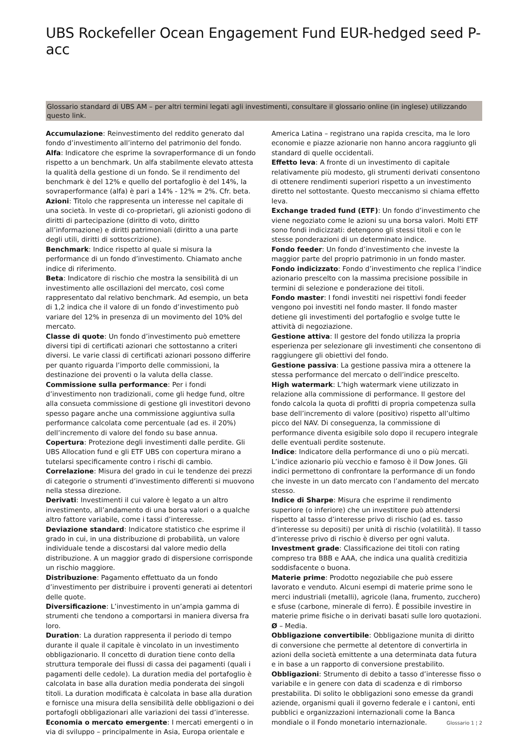UBS Rockefeller Ocean Engagement Fund EUR-hedged seed P-acc
Glossario standard di UBS AM – per altri termini legati agli investimenti, consultare il glossario online (in inglese) utilizzando questo link.
Accumulazione: Reinvestimento del reddito generato dal fondo d’investimento all’interno del patrimonio del fondo.
Alfa: Indicatore che esprime la sovraperformance di un fondo rispetto a un benchmark. Un alfa stabilmente elevato attesta la qualità della gestione di un fondo. Se il rendimento del benchmark è del 12% e quello del portafoglio è del 14%, la sovraperformance (alfa) è pari a 14% - 12% = 2%. Cfr. beta.
Azioni: Titolo che rappresenta un interesse nel capitale di una società. In veste di co-proprietari, gli azionisti godono di diritti di partecipazione (diritto di voto, diritto all’informazione) e diritti patrimoniali (diritto a una parte degli utili, diritti di sottoscrizione).
Benchmark: Indice rispetto al quale si misura la performance di un fondo d’investimento. Chiamato anche indice di riferimento.
Beta: Indicatore di rischio che mostra la sensibilità di un investimento alle oscillazioni del mercato, così come rappresentato dal relativo benchmark. Ad esempio, un beta di 1,2 indica che il valore di un fondo d’investimento può variare del 12% in presenza di un movimento del 10% del mercato.
Classe di quote: Un fondo d’investimento può emettere diversi tipi di certificati azionari che sottostanno a criteri diversi. Le varie classi di certificati azionari possono differire per quanto riguarda l’importo delle commissioni, la destinazione dei proventi o la valuta della classe.
Commissione sulla performance: Per i fondi d’investimento non tradizionali, come gli hedge fund, oltre alla consueta commissione di gestione gli investitori devono spesso pagare anche una commissione aggiuntiva sulla performance calcolata come percentuale (ad es. il 20%) dell’incremento di valore del fondo su base annua.
Copertura: Protezione degli investimenti dalle perdite. Gli UBS Allocation fund e gli ETF UBS con copertura mirano a tutelarsi specificamente contro i rischi di cambio.
Correlazione: Misura del grado in cui le tendenze dei prezzi di categorie o strumenti d’investimento differenti si muovono nella stessa direzione.
Derivati: Investimenti il cui valore è legato a un altro investimento, all’andamento di una borsa valori o a qualche altro fattore variabile, come i tassi d’interesse.
Deviazione standard: Indicatore statistico che esprime il grado in cui, in una distribuzione di probabilità, un valore individuale tende a discostarsi dal valore medio della distribuzione. A un maggior grado di dispersione corrisponde un rischio maggiore.
Distribuzione: Pagamento effettuato da un fondo d’investimento per distribuire i proventi generati ai detentori delle quote.
Diversificazione: L’investimento in un’ampia gamma di strumenti che tendono a comportarsi in maniera diversa fra loro.
Duration: La duration rappresenta il periodo di tempo durante il quale il capitale è vincolato in un investimento obbligazionario. Il concetto di duration tiene conto della struttura temporale dei flussi di cassa dei pagamenti (quali i pagamenti delle cedole). La duration media del portafoglio è calcolata in base alla duration media ponderata dei singoli titoli. La duration modificata è calcolata in base alla duration e fornisce una misura della sensibilità delle obbligazioni o dei portafogli obbligazionari alle variazioni dei tassi d’interesse.
Economia o mercato emergente: I mercati emergenti o in via di sviluppo – principalmente in Asia, Europa orientale e
America Latina – registrano una rapida crescita, ma le loro economie e piazze azionarie non hanno ancora raggiunto gli standard di quelle occidentali.
Effetto leva: A fronte di un investimento di capitale relativamente più modesto, gli strumenti derivati consentono di ottenere rendimenti superiori rispetto a un investimento diretto nel sottostante. Questo meccanismo si chiama effetto leva.
Exchange traded fund (ETF): Un fondo d’investimento che viene negoziato come le azioni su una borsa valori. Molti ETF sono fondi indicizzati: detengono gli stessi titoli e con le stesse ponderazioni di un determinato indice.
Fondo feeder: Un fondo d’investimento che investe la maggior parte del proprio patrimonio in un fondo master.
Fondo indicizzato: Fondo d’investimento che replica l’indice azionario prescelto con la massima precisione possibile in termini di selezione e ponderazione dei titoli.
Fondo master: I fondi investiti nei rispettivi fondi feeder vengono poi investiti nel fondo master. Il fondo master detiene gli investimenti del portafoglio e svolge tutte le attività di negoziazione.
Gestione attiva: Il gestore del fondo utilizza la propria esperienza per selezionare gli investimenti che consentono di raggiungere gli obiettivi del fondo.
Gestione passiva: La gestione passiva mira a ottenere la stessa performance del mercato o dell’indice prescelto.
High watermark: L’high watermark viene utilizzato in relazione alla commissione di performance. Il gestore del fondo calcola la quota di profitti di propria competenza sulla base dell’incremento di valore (positivo) rispetto all’ultimo picco del NAV. Di conseguenza, la commissione di performance diventa esigibile solo dopo il recupero integrale delle eventuali perdite sostenute.
Indice: Indicatore della performance di uno o più mercati. L’indice azionario più vecchio e famoso è il Dow Jones. Gli indici permettono di confrontare la performance di un fondo che investe in un dato mercato con l’andamento del mercato stesso.
Indice di Sharpe: Misura che esprime il rendimento superiore (o inferiore) che un investitore può attendersi rispetto al tasso d’interesse privo di rischio (ad es. tasso d’interesse su depositi) per unità di rischio (volatilità). Il tasso d’interesse privo di rischio è diverso per ogni valuta.
Investment grade: Classificazione dei titoli con rating compreso tra BBB e AAA, che indica una qualità creditizia soddisfacente o buona.
Materie prime: Prodotto negoziabile che può essere lavorato e venduto. Alcuni esempi di materie prime sono le merci industriali (metalli), agricole (lana, frumento, zucchero) e sfuse (carbone, minerale di ferro). È possibile investire in materie prime fisiche o in derivati basati sulle loro quotazioni.
Ø – Media.
Obbligazione convertibile: Obbligazione munita di diritto di conversione che permette al detentore di convertirla in azioni della società emittente a una determinata data futura e in base a un rapporto di conversione prestabilito.
Obbligazioni: Strumento di debito a tasso d’interesse fisso o variabile e in genere con data di scadenza e di rimborso prestabilita. Di solito le obbligazioni sono emesse da grandi aziende, organismi quali il governo federale e i cantoni, enti pubblici e organizzazioni internazionali come la Banca mondiale o il Fondo monetario internazionale.
Glossario 1 ¦ 2